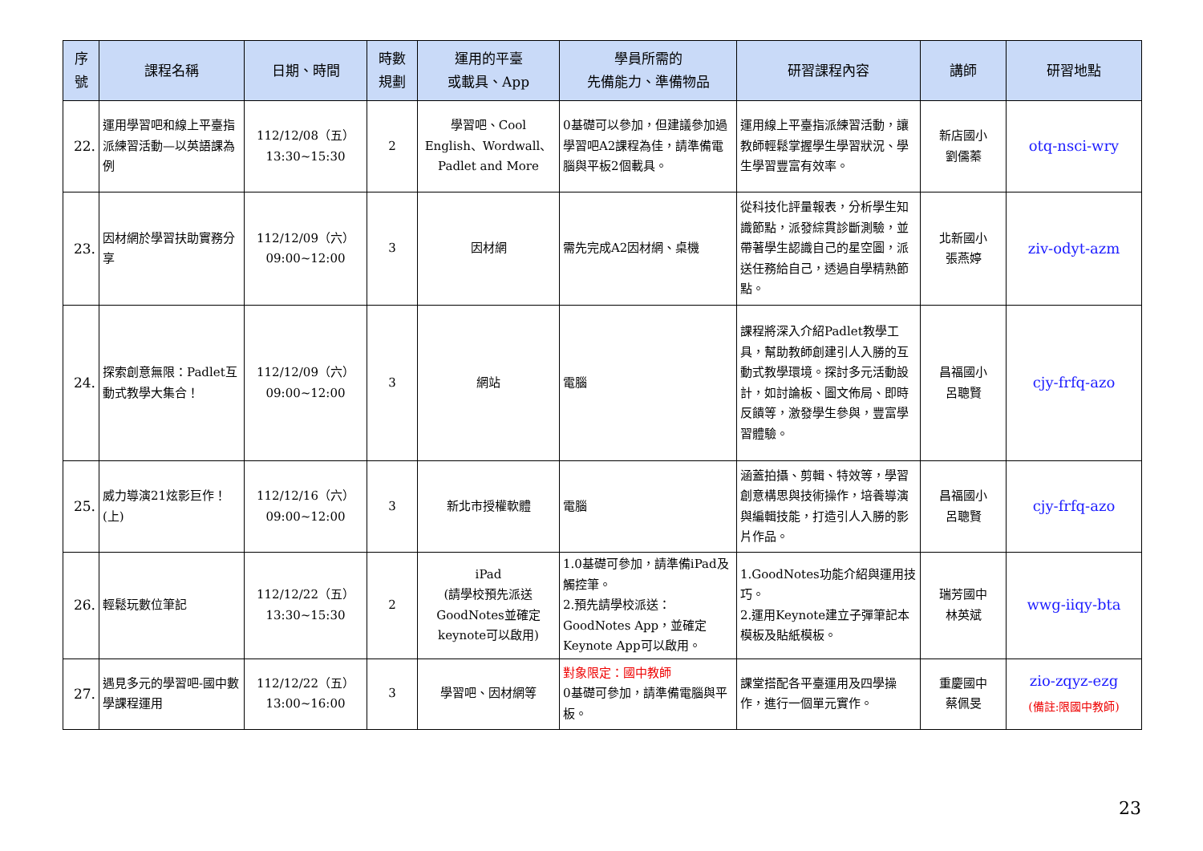| 序 號 | 課程名稱 | 日期、時間 | 時數 規劃 | 運用的平臺 或載具、App | 學員所需的 先備能力、準備物品 | 研習課程內容 | 講師 | 研習地點 |
| --- | --- | --- | --- | --- | --- | --- | --- | --- |
| 22. | 運用學習吧和線上平臺指派練習活動—以英語課為例 | 112/12/08（五） 13:30~15:30 | 2 | 學習吧、Cool English、Wordwall、Padlet and More | 0基礎可以參加，但建議參加過學習吧A2課程為佳，請準備電腦與平板2個載具。 | 運用線上平臺指派練習活動，讓教師輕鬆掌握學生學習狀況、學生學習豐富有效率。 | 新店國小 劉儒蓁 | otq-nsci-wry |
| 23. | 因材網於學習扶助實務分享 | 112/12/09（六） 09:00~12:00 | 3 | 因材網 | 需先完成A2因材網、桌機 | 從科技化評量報表，分析學生知識節點，派發綜貫診斷測驗，並帶著學生認識自己的星空圖，派送任務給自己，透過自學精熟節點。 | 北新國小 張燕婷 | ziv-odyt-azm |
| 24. | 探索創意無限：Padlet互動式教學大集合！ | 112/12/09（六） 09:00~12:00 | 3 | 網站 | 電腦 | 課程將深入介紹Padlet教學工具，幫助教師創建引人入勝的互動式教學環境。探討多元活動設計，如討論板、圖文佈局、即時反饋等，激發學生參與，豐富學習體驗。 | 昌福國小 呂聰賢 | cjy-frfq-azo |
| 25. | 威力導演21炫影巨作！(上) | 112/12/16（六） 09:00~12:00 | 3 | 新北市授權軟體 | 電腦 | 涵蓋拍攝、剪輯、特效等，學習創意構思與技術操作，培養導演與編輯技能，打造引人入勝的影片作品。 | 昌福國小 呂聰賢 | cjy-frfq-azo |
| 26. | 輕鬆玩數位筆記 | 112/12/22（五） 13:30~15:30 | 2 | iPad (請學校預先派送GoodNotes並確定keynote可以啟用) | 1.0基礎可參加，請準備iPad及觸控筆。 2.預先請學校派送：GoodNotes App，並確定Keynote App可以啟用。 | 1.GoodNotes功能介紹與運用技巧。 2.運用Keynote建立子彈筆記本模板及貼紙模板。 | 瑞芳國中 林英斌 | wwg-iiqy-bta |
| 27. | 遇見多元的學習吧-國中數學課程運用 | 112/12/22（五） 13:00~16:00 | 3 | 學習吧、因材網等 | 對象限定：國中教師 0基礎可參加，請準備電腦與平板。 | 課堂搭配各平臺運用及四學操作，進行一個單元實作。 | 重慶國中 蔡佩旻 | zio-zqyz-ezg (備註:限國中教師) |
23